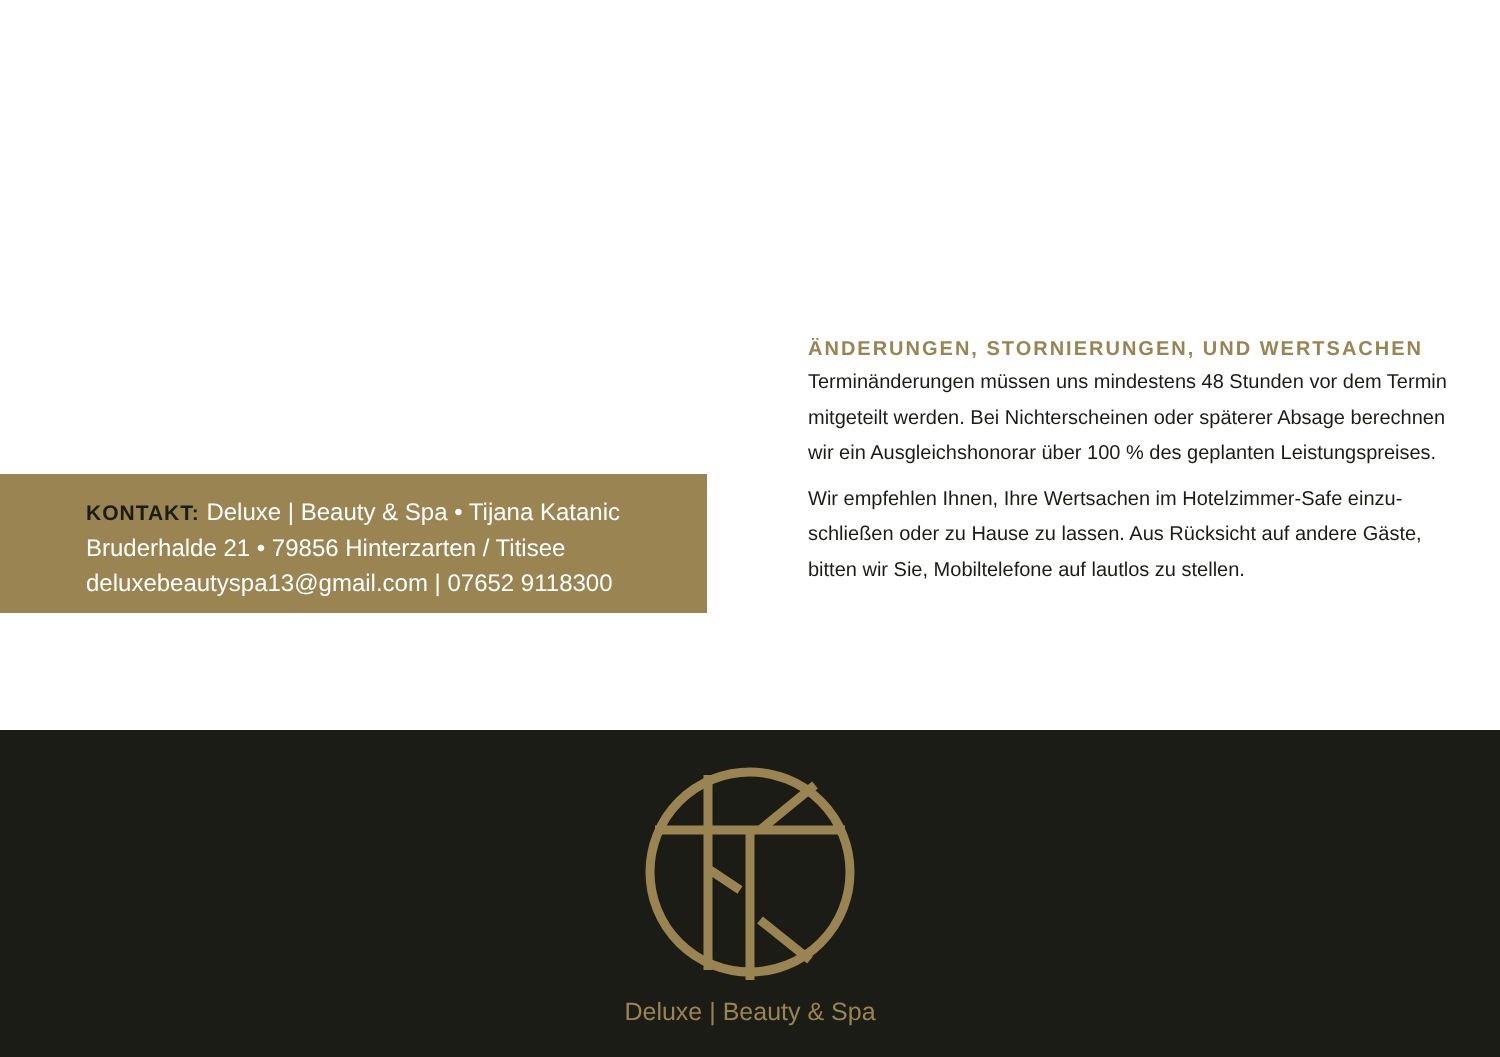ÄNDERUNGEN, STORNIERUNGEN, UND WERTSACHEN
Terminänderungen müssen uns mindestens 48 Stunden vor dem Termin mitgeteilt werden. Bei Nichterscheinen oder späterer Absage berechnen wir ein Ausgleichshonorar über 100 % des geplanten Leistungspreises.
Wir empfehlen Ihnen, Ihre Wertsachen im Hotelzimmer-Safe einzu­schließen oder zu Hause zu lassen. Aus Rücksicht auf andere Gäste, bitten wir Sie, Mobiltelefone auf lautlos zu stellen.
KONTAKT: Deluxe | Beauty & Spa • Tijana Katanic
Bruderhalde 21 • 79856 Hinterzarten / Titisee
deluxebeautyspa13@gmail.com | 07652 9118300
Deluxe | Beauty & Spa